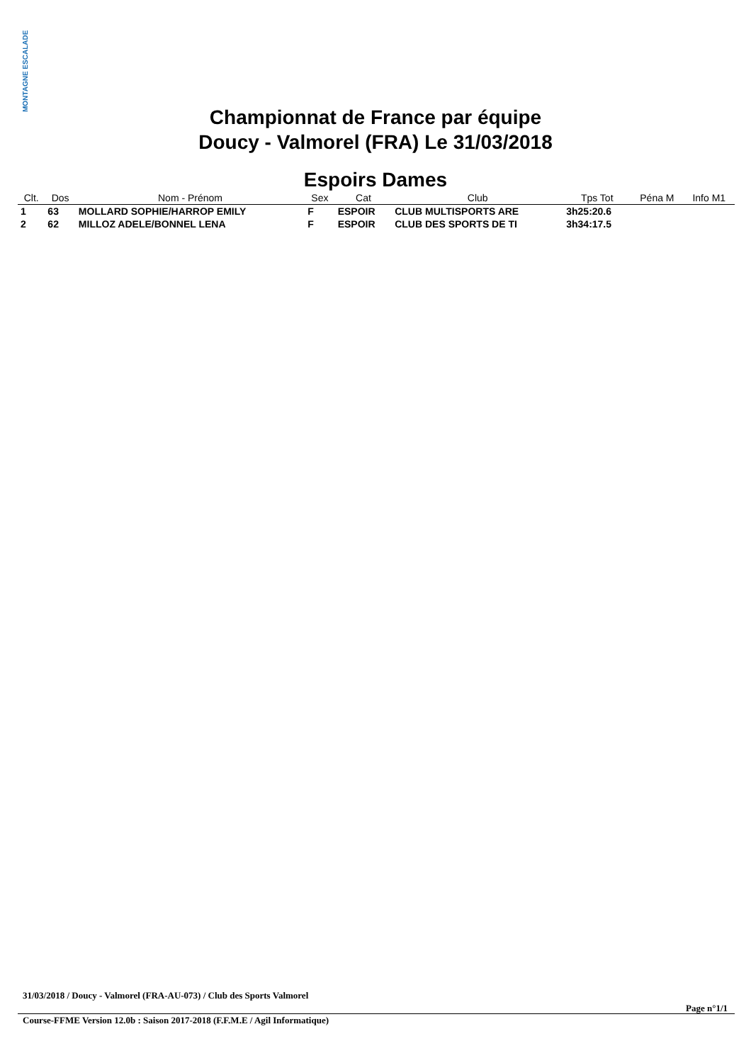MONTAGNE ESCALADE
Championnat de France par équipe
Doucy - Valmorel (FRA) Le 31/03/2018
Espoirs Dames
| Clt. | Dos | Nom - Prénom | Sex | Cat | Club | Tps Tot | Péna M | Info M1 |
| --- | --- | --- | --- | --- | --- | --- | --- | --- |
| 1 | 63 | MOLLARD SOPHIE/HARROP EMILY | F | ESPOIR | CLUB MULTISPORTS ARE | 3h25:20.6 | | |
| 2 | 62 | MILLOZ ADELE/BONNEL LENA | F | ESPOIR | CLUB DES SPORTS DE TI | 3h34:17.5 | | |
31/03/2018 / Doucy - Valmorel (FRA-AU-073) / Club des Sports Valmorel
Page n°1/1
Course-FFME Version 12.0b : Saison 2017-2018 (F.F.M.E / Agil Informatique)